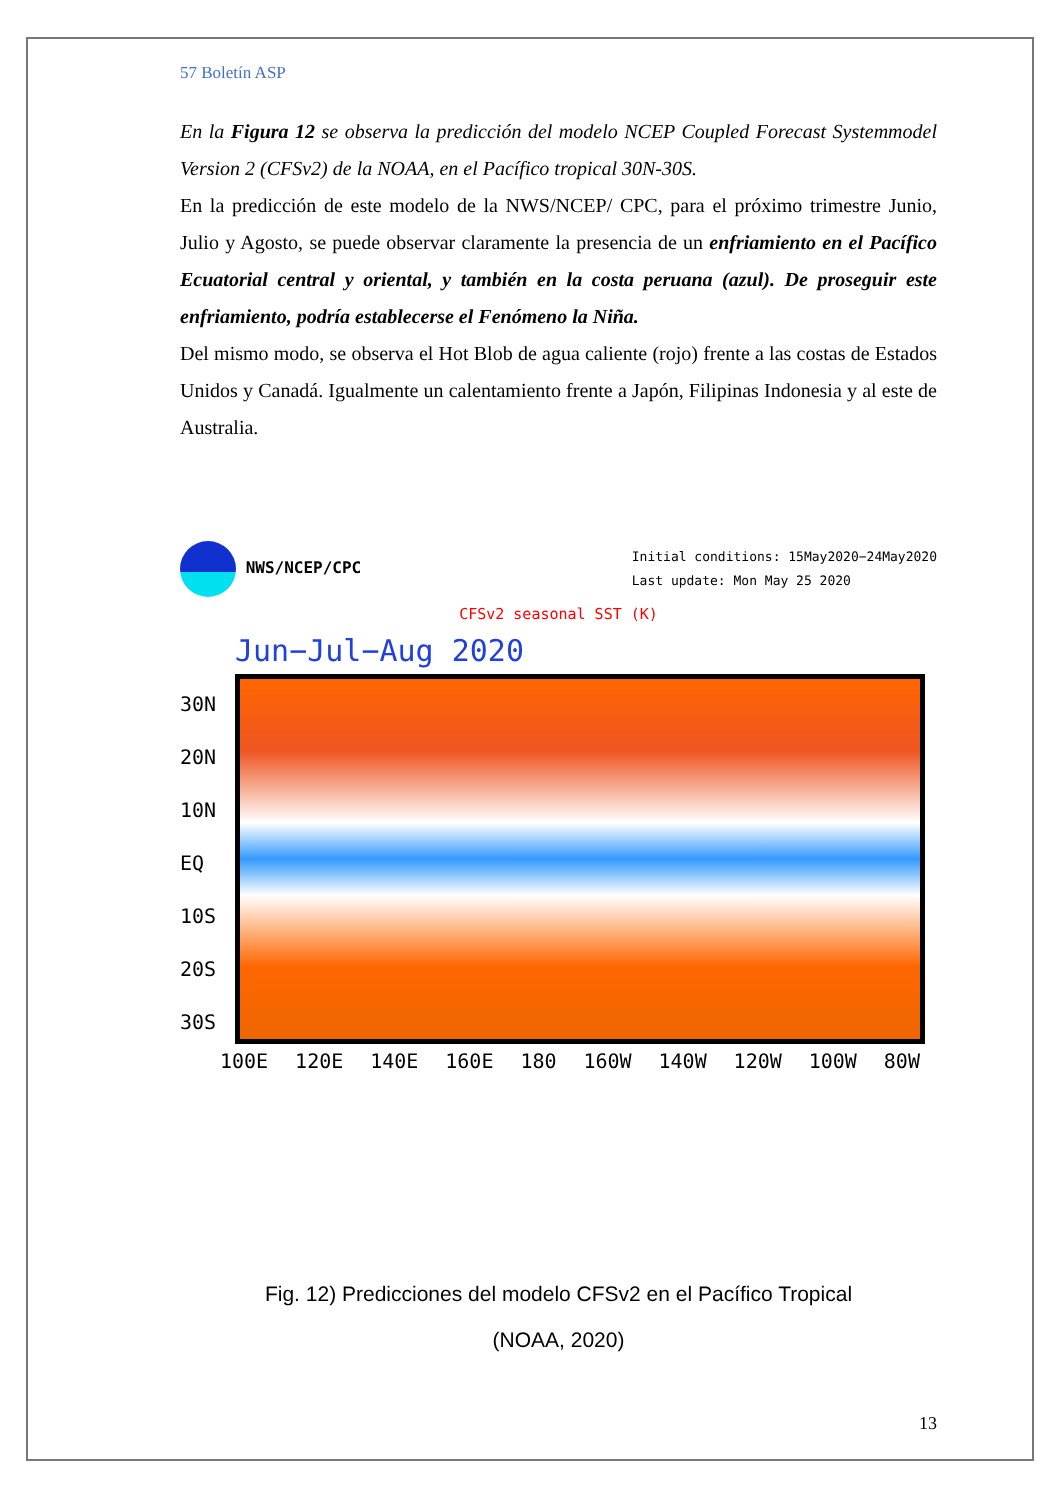57 Boletín ASP
En la Figura 12 se observa la predicción del modelo NCEP Coupled Forecast Systemmodel Version 2 (CFSv2) de la NOAA, en el Pacífico tropical 30N-30S.
En la predicción de este modelo de la NWS/NCEP/ CPC, para el próximo trimestre Junio, Julio y Agosto, se puede observar claramente la presencia de un enfriamiento en el Pacífico Ecuatorial central y oriental, y también en la costa peruana (azul). De proseguir este enfriamiento, podría establecerse el Fenómeno la Niña.
Del mismo modo, se observa el Hot Blob de agua caliente (rojo) frente a las costas de Estados Unidos y Canadá. Igualmente un calentamiento frente a Japón, Filipinas Indonesia y al este de Australia.
NWS/NCEP/CPC
Initial conditions: 15May2020−24May2020
Last update: Mon May 25 2020
CFSv2 seasonal SST (K)
Jun−Jul−Aug 2020
30N 20N 10N EQ 10S 20S 30S
100E 120E 140E 160E 180 160W 140W 120W 100W 80W
Fig. 12) Predicciones del modelo CFSv2 en el Pacífico Tropical
(NOAA, 2020)
13